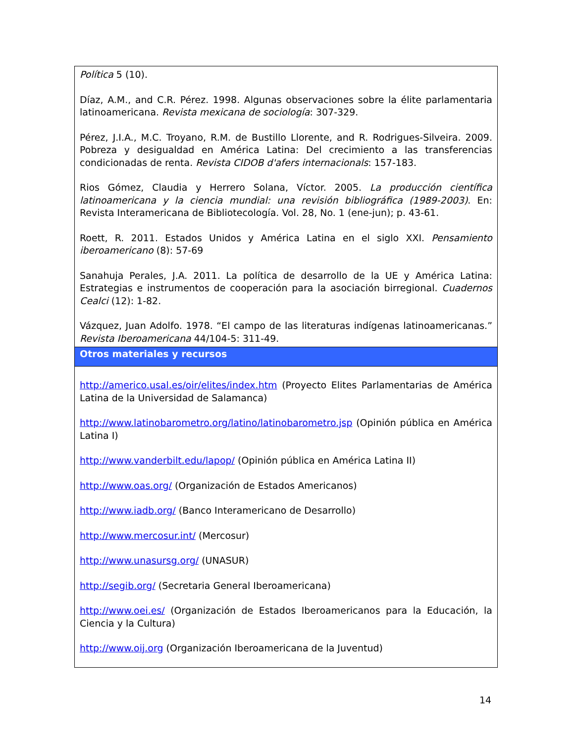| Política 5 (10). Díaz, A.M., and C.R. Pérez. 1998. Algunas observaciones sobre la élite parlamentaria latinoamericana. Revista mexicana de sociología : 307-329. Pérez, J.I.A., M.C. Troyano, R.M. de Bustillo Llorente, and R. Rodrigues-Silveira. 2009. Pobreza y desigualdad en América Latina: Del crecimiento a las transferencias condicionadas de renta. Revista CIDOB d'afers internacionals : 157-183. Rios Gómez, Claudia y Herrero Solana, Víctor. 2005. La producción científica latinoamericana y la ciencia mundial: una revisión bibliográfica (1989-2003) . En: Revista Interamericana de Bibliotecología. Vol. 28, No. 1 (ene-jun); p. 43-61. Roett, R. 2011. Estados Unidos y América Latina en el siglo XXI. Pensamiento iberoamericano (8): 57-69 Sanahuja Perales, J.A. 2011. La política de desarrollo de la UE y América Latina: Estrategias e instrumentos de cooperación para la asociación birregional. Cuadernos Cealci (12): 1-82. Vázquez, Juan Adolfo. 1978. “El campo de las literaturas indígenas latinoamericanas.” Revista Iberoamericana 44/104-5: 311-49. |
| Otros materiales y recursos |
| http://americo.usal.es/oir/elites/index.htm (Proyecto Elites Parlamentarias de América Latina de la Universidad de Salamanca) http://www.latinobarometro.org/latino/latinobarometro.jsp (Opinión pública en América Latina I) http://www.vanderbilt.edu/lapop/ (Opinión pública en América Latina II) http://www.oas.org/ (Organización de Estados Americanos) http://www.iadb.org/ (Banco Interamericano de Desarrollo) http://www.mercosur.int/ (Mercosur) http://www.unasursg.org/ (UNASUR) http://segib.org/ (Secretaria General Iberoamericana) http://www.oei.es/ (Organización de Estados Iberoamericanos para la Educación, la Ciencia y la Cultura) http://www.oij.org (Organización Iberoamericana de la Juventud) |
14